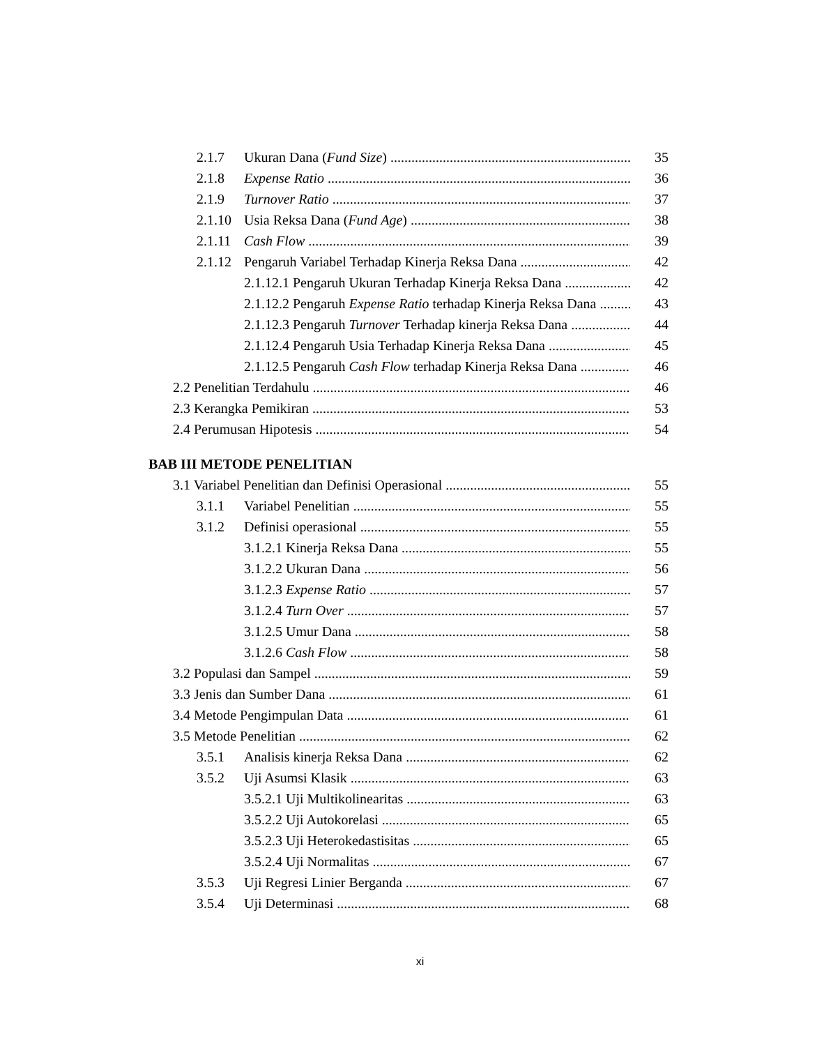2.1.7 Ukuran Dana (Fund Size) 35
2.1.8 Expense Ratio 36
2.1.9 Turnover Ratio 37
2.1.10 Usia Reksa Dana (Fund Age) 38
2.1.11 Cash Flow 39
2.1.12 Pengaruh Variabel Terhadap Kinerja Reksa Dana 42
2.1.12.1 Pengaruh Ukuran Terhadap Kinerja Reksa Dana 42
2.1.12.2 Pengaruh Expense Ratio terhadap Kinerja Reksa Dana 43
2.1.12.3 Pengaruh Turnover Terhadap kinerja Reksa Dana 44
2.1.12.4 Pengaruh Usia Terhadap Kinerja Reksa Dana 45
2.1.12.5 Pengaruh Cash Flow terhadap Kinerja Reksa Dana 46
2.2 Penelitian Terdahulu 46
2.3 Kerangka Pemikiran 53
2.4 Perumusan Hipotesis 54
BAB III METODE PENELITIAN
3.1 Variabel Penelitian dan Definisi Operasional 55
3.1.1 Variabel Penelitian 55
3.1.2 Definisi operasional 55
3.1.2.1 Kinerja Reksa Dana 55
3.1.2.2 Ukuran Dana 56
3.1.2.3 Expense Ratio 57
3.1.2.4 Turn Over 57
3.1.2.5 Umur Dana 58
3.1.2.6 Cash Flow 58
3.2 Populasi dan Sampel 59
3.3 Jenis dan Sumber Dana 61
3.4 Metode Pengimpulan Data 61
3.5 Metode Penelitian 62
3.5.1 Analisis kinerja Reksa Dana 62
3.5.2 Uji Asumsi Klasik 63
3.5.2.1 Uji Multikolinearitas 63
3.5.2.2 Uji Autokorelasi 65
3.5.2.3 Uji Heterokedastisitas 65
3.5.2.4 Uji Normalitas 67
3.5.3 Uji Regresi Linier Berganda 67
3.5.4 Uji Determinasi 68
xi